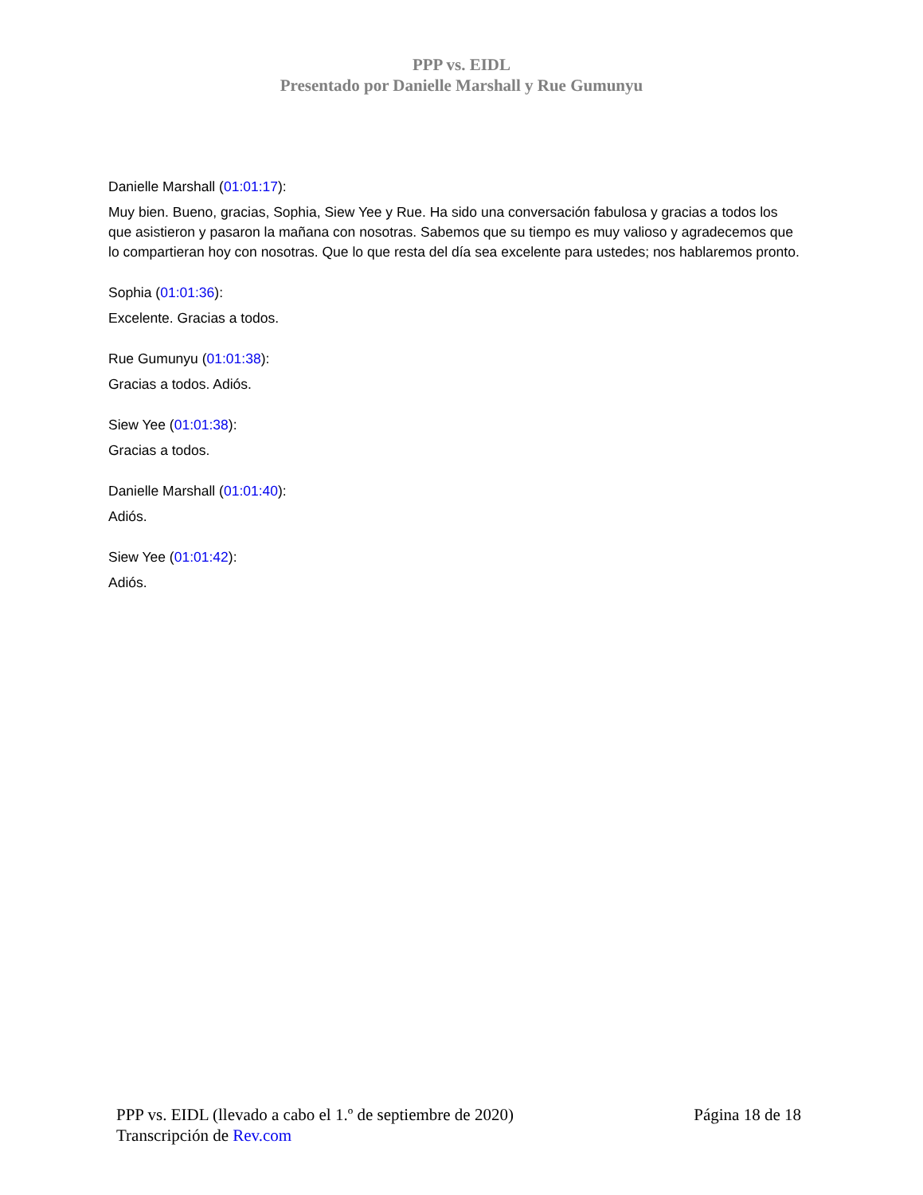PPP vs. EIDL
Presentado por Danielle Marshall y Rue Gumunyu
Danielle Marshall (01:01:17):
Muy bien. Bueno, gracias, Sophia, Siew Yee y Rue. Ha sido una conversación fabulosa y gracias a todos los que asistieron y pasaron la mañana con nosotras. Sabemos que su tiempo es muy valioso y agradecemos que lo compartieran hoy con nosotras. Que lo que resta del día sea excelente para ustedes; nos hablaremos pronto.
Sophia (01:01:36):
Excelente. Gracias a todos.
Rue Gumunyu (01:01:38):
Gracias a todos. Adiós.
Siew Yee (01:01:38):
Gracias a todos.
Danielle Marshall (01:01:40):
Adiós.
Siew Yee (01:01:42):
Adiós.
PPP vs. EIDL (llevado a cabo el 1.º de septiembre de 2020) Página 18 de 18
Transcripción de Rev.com